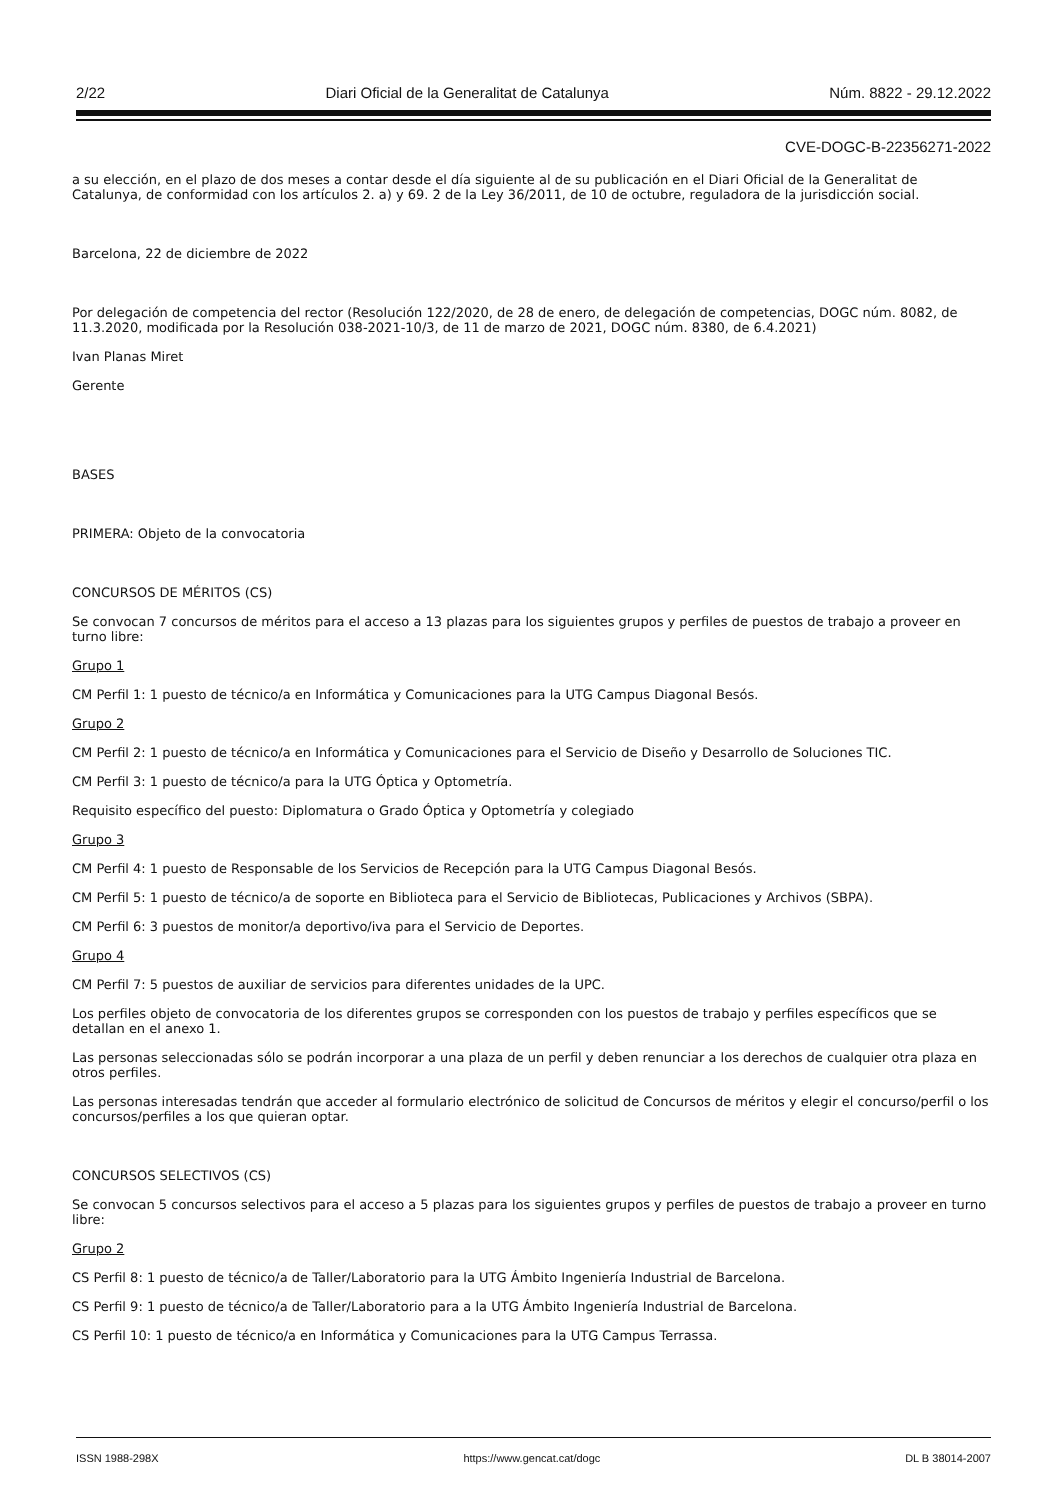2/22 Diari Oficial de la Generalitat de Catalunya Núm. 8822 - 29.12.2022
CVE-DOGC-B-22356271-2022
a su elección, en el plazo de dos meses a contar desde el día siguiente al de su publicación en el Diari Oficial de la Generalitat de Catalunya, de conformidad con los artículos 2. a) y 69. 2 de la Ley 36/2011, de 10 de octubre, reguladora de la jurisdicción social.
Barcelona, 22 de diciembre de 2022
Por delegación de competencia del rector (Resolución 122/2020, de 28 de enero, de delegación de competencias, DOGC núm. 8082, de 11.3.2020, modificada por la Resolución 038-2021-10/3, de 11 de marzo de 2021, DOGC núm. 8380, de 6.4.2021)
Ivan Planas Miret
Gerente
BASES
PRIMERA: Objeto de la convocatoria
CONCURSOS DE MÉRITOS (CS)
Se convocan 7 concursos de méritos para el acceso a 13 plazas para los siguientes grupos y perfiles de puestos de trabajo a proveer en turno libre:
Grupo 1
CM Perfil 1: 1 puesto de técnico/a en Informática y Comunicaciones para la UTG Campus Diagonal Besós.
Grupo 2
CM Perfil 2: 1 puesto de técnico/a en Informática y Comunicaciones para el Servicio de Diseño y Desarrollo de Soluciones TIC.
CM Perfil 3: 1 puesto de técnico/a para la UTG Óptica y Optometría.
Requisito específico del puesto: Diplomatura o Grado Óptica y Optometría y colegiado
Grupo 3
CM Perfil 4: 1 puesto de Responsable de los Servicios de Recepción para la UTG Campus Diagonal Besós.
CM Perfil 5: 1 puesto de técnico/a de soporte en Biblioteca para el Servicio de Bibliotecas, Publicaciones y Archivos (SBPA).
CM Perfil 6: 3 puestos de monitor/a deportivo/iva para el Servicio de Deportes.
Grupo 4
CM Perfil 7: 5 puestos de auxiliar de servicios para diferentes unidades de la UPC.
Los perfiles objeto de convocatoria de los diferentes grupos se corresponden con los puestos de trabajo y perfiles específicos que se detallan en el anexo 1.
Las personas seleccionadas sólo se podrán incorporar a una plaza de un perfil y deben renunciar a los derechos de cualquier otra plaza en otros perfiles.
Las personas interesadas tendrán que acceder al formulario electrónico de solicitud de Concursos de méritos y elegir el concurso/perfil o los concursos/perfiles a los que quieran optar.
CONCURSOS SELECTIVOS (CS)
Se convocan 5 concursos selectivos para el acceso a 5 plazas para los siguientes grupos y perfiles de puestos de trabajo a proveer en turno libre:
Grupo 2
CS Perfil 8: 1 puesto de técnico/a de Taller/Laboratorio para la UTG Ámbito Ingeniería Industrial de Barcelona.
CS Perfil 9: 1 puesto de técnico/a de Taller/Laboratorio para a la UTG Ámbito Ingeniería Industrial de Barcelona.
CS Perfil 10: 1 puesto de técnico/a en Informática y Comunicaciones para la UTG Campus Terrassa.
ISSN 1988-298X https://www.gencat.cat/dogc DL B 38014-2007